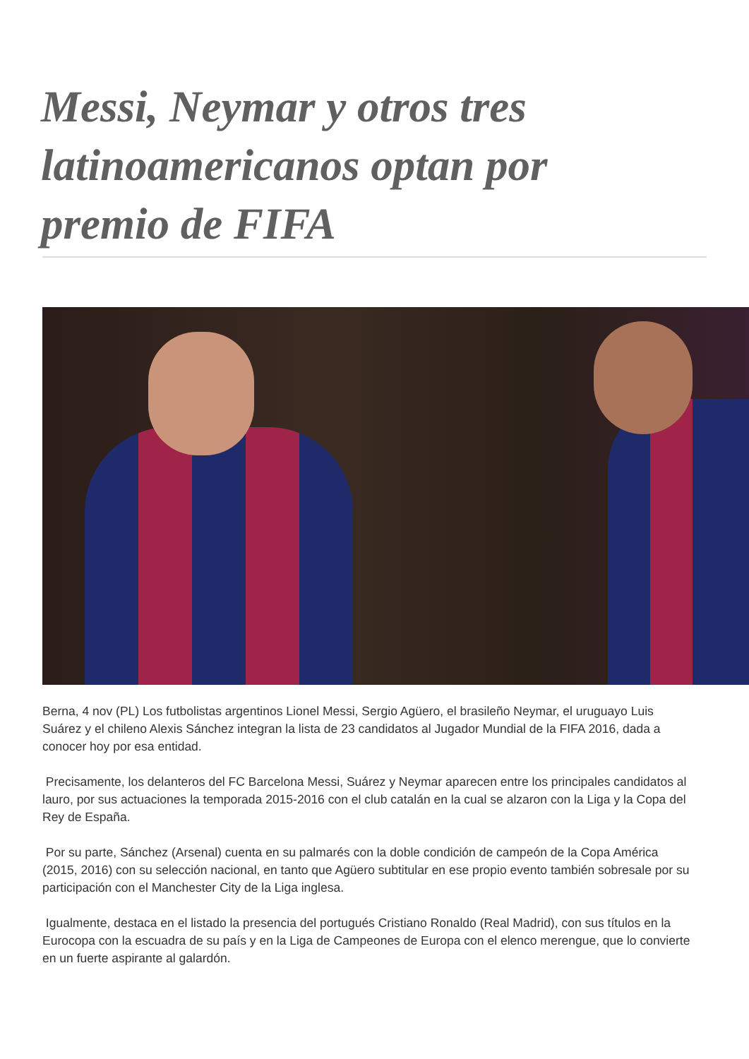Messi, Neymar y otros tres latinoamericanos optan por premio de FIFA
Berna, 4 nov (PL) Los futbolistas argentinos Lionel Messi, Sergio Agüero, el brasileño Neymar, el uruguayo Luis Suárez y el chileno Alexis Sánchez integran la lista de 23 candidatos al Jugador Mundial de la FIFA 2016, dada a conocer hoy por esa entidad.
Precisamente, los delanteros del FC Barcelona Messi, Suárez y Neymar aparecen entre los principales candidatos al lauro, por sus actuaciones la temporada 2015-2016 con el club catalán en la cual se alzaron con la Liga y la Copa del Rey de España.
Por su parte, Sánchez (Arsenal) cuenta en su palmarés con la doble condición de campeón de la Copa América (2015, 2016) con su selección nacional, en tanto que Agüero subtitular en ese propio evento también sobresale por su participación con el Manchester City de la Liga inglesa.
Igualmente, destaca en el listado la presencia del portugués Cristiano Ronaldo (Real Madrid), con sus títulos en la Eurocopa con la escuadra de su país y en la Liga de Campeones de Europa con el elenco merengue, que lo convierte en un fuerte aspirante al galardón.